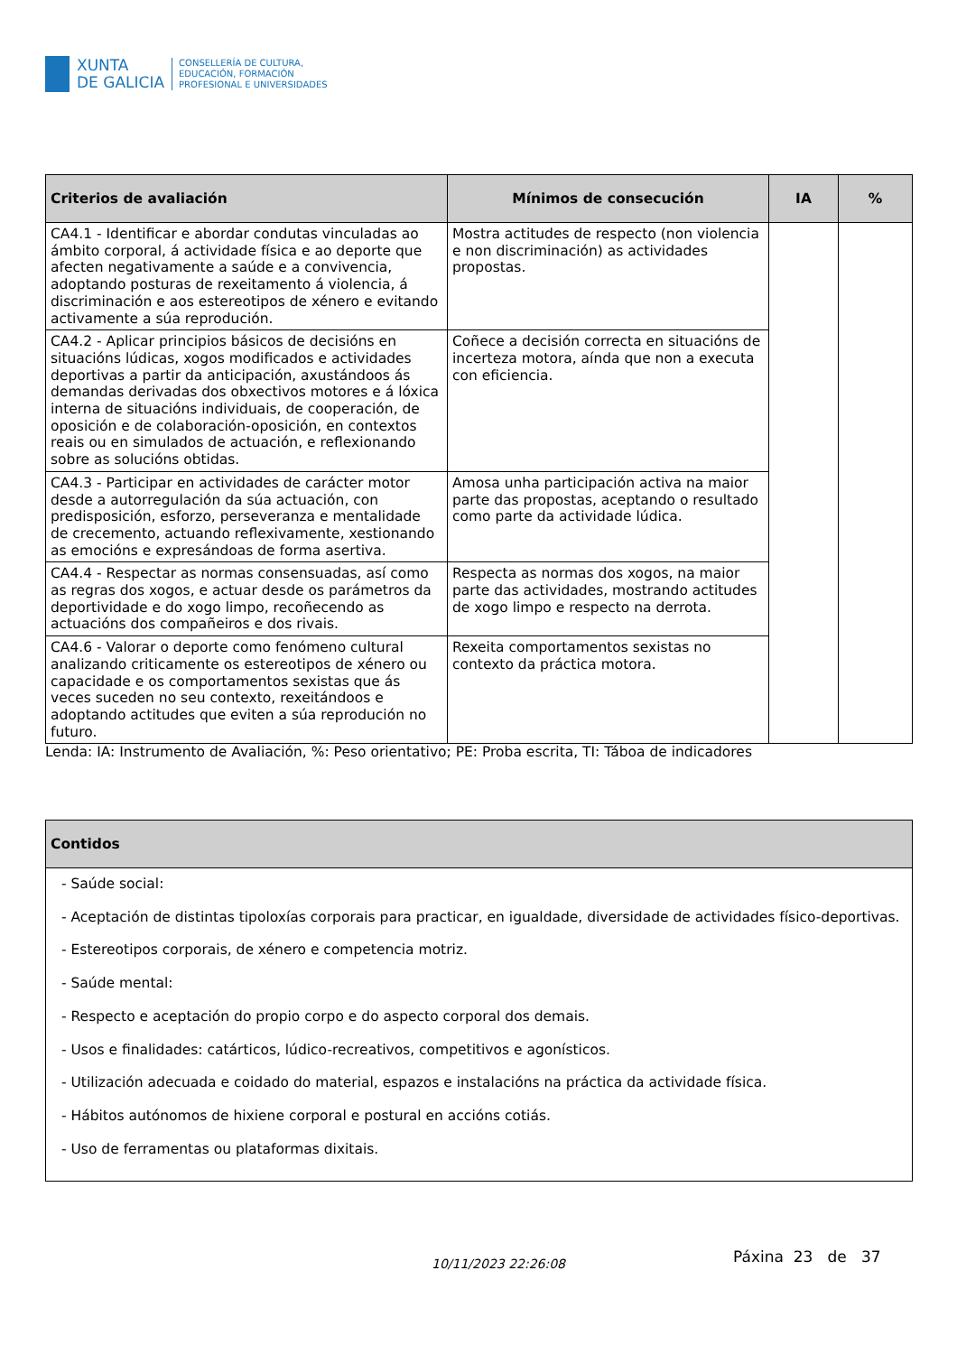XUNTA
DE GALICIA
CONSELLERÍA DE CULTURA,
EDUCACIÓN, FORMACIÓN
PROFESIONAL E UNIVERSIDADES
| Criterios de avaliación | Mínimos de consecución | IA | % |
| --- | --- | --- | --- |
| CA4.1 - Identificar e abordar condutas vinculadas ao ámbito corporal, á actividade física e ao deporte que afecten negativamente a saúde e a convivencia, adoptando posturas de rexeitamento á violencia, á discriminación e aos estereotipos de xénero e evitando activamente a súa reprodución. | Mostra actitudes de respecto (non violencia e non discriminación) as actividades propostas. | | |
| CA4.2 - Aplicar principios básicos de decisións en situacións lúdicas, xogos modificados e actividades deportivas a partir da anticipación, axustándoos ás demandas derivadas dos obxectivos motores e á lóxica interna de situacións individuais, de cooperación, de oposición e de colaboración-oposición, en contextos reais ou en simulados de actuación, e reflexionando sobre as solucións obtidas. | Coñece a decisión correcta en situacións de incerteza motora, aínda que non a executa con eficiencia. | | |
| CA4.3 - Participar en actividades de carácter motor desde a autorregulación da súa actuación, con predisposición, esforzo, perseveranza e mentalidade de crecemento, actuando reflexivamente, xestionando as emocións e expresándoas de forma asertiva. | Amosa unha participación activa na maior parte das propostas, aceptando o resultado como parte da actividade lúdica. | | |
| CA4.4 - Respectar as normas consensuadas, así como as regras dos xogos, e actuar desde os parámetros da deportividade e do xogo limpo, recoñecendo as actuacións dos compañeiros e dos rivais. | Respecta as normas dos xogos, na maior parte das actividades, mostrando actitudes de xogo limpo e respecto na derrota. | | |
| CA4.6 - Valorar o deporte como fenómeno cultural analizando criticamente os estereotipos de xénero ou capacidade e os comportamentos sexistas que ás veces suceden no seu contexto, rexeitándoos e adoptando actitudes que eviten a súa reprodución no futuro. | Rexeita comportamentos sexistas no contexto da práctica motora. | | |
Lenda: IA: Instrumento de Avaliación, %: Peso orientativo; PE: Proba escrita, TI: Táboa de indicadores
| Contidos |
| --- |
| - Saúde social: - Aceptación de distintas tipoloxías corporais para practicar, en igualdade, diversidade de actividades físico-deportivas. - Estereotipos corporais, de xénero e competencia motriz. - Saúde mental: - Respecto e aceptación do propio corpo e do aspecto corporal dos demais. - Usos e finalidades: catárticos, lúdico-recreativos, competitivos e agonísticos. - Utilización adecuada e coidado do material, espazos e instalacións na práctica da actividade física. - Hábitos autónomos de hixiene corporal e postural en accións cotiás. - Uso de ferramentas ou plataformas dixitais. |
10/11/2023 22:26:08 Páxina 23 de 37